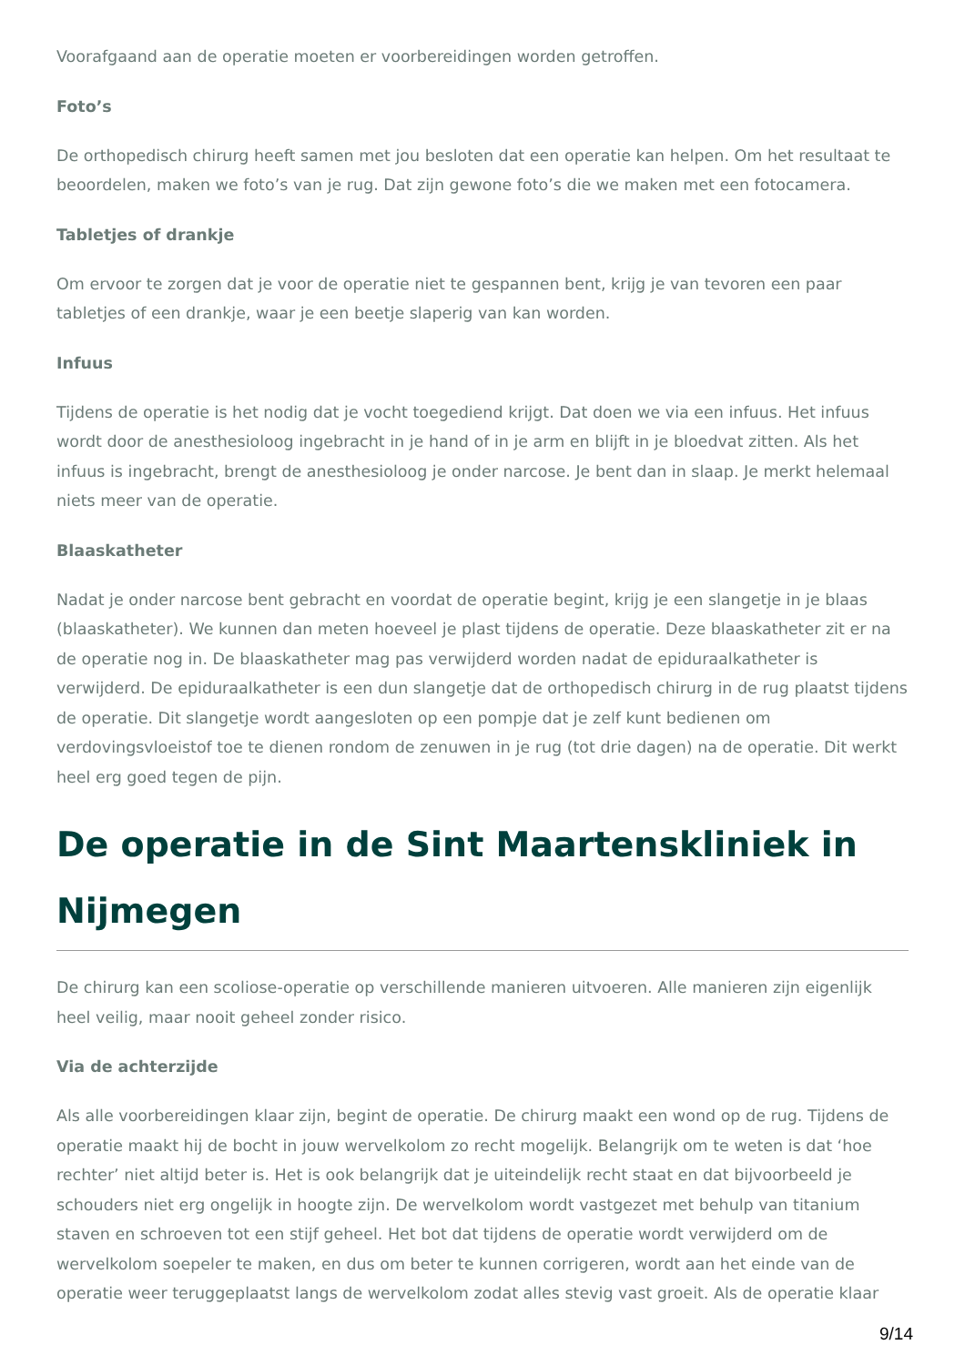Voorafgaand aan de operatie moeten er voorbereidingen worden getroffen.
Foto’s
De orthopedisch chirurg heeft samen met jou besloten dat een operatie kan helpen. Om het resultaat te beoordelen, maken we foto’s van je rug. Dat zijn gewone foto’s die we maken met een fotocamera.
Tabletjes of drankje
Om ervoor te zorgen dat je voor de operatie niet te gespannen bent, krijg je van tevoren een paar tabletjes of een drankje, waar je een beetje slaperig van kan worden.
Infuus
Tijdens de operatie is het nodig dat je vocht toegediend krijgt. Dat doen we via een infuus. Het infuus wordt door de anesthesioloog ingebracht in je hand of in je arm en blijft in je bloedvat zitten. Als het infuus is ingebracht, brengt de anesthesioloog je onder narcose. Je bent dan in slaap. Je merkt helemaal niets meer van de operatie.
Blaaskatheter
Nadat je onder narcose bent gebracht en voordat de operatie begint, krijg je een slangetje in je blaas (blaaskatheter). We kunnen dan meten hoeveel je plast tijdens de operatie. Deze blaaskatheter zit er na de operatie nog in. De blaaskatheter mag pas verwijderd worden nadat de epiduraalkatheter is verwijderd. De epiduraalkatheter is een dun slangetje dat de orthopedisch chirurg in de rug plaatst tijdens de operatie. Dit slangetje wordt aangesloten op een pompje dat je zelf kunt bedienen om verdovingsvloeistof toe te dienen rondom de zenuwen in je rug (tot drie dagen) na de operatie. Dit werkt heel erg goed tegen de pijn.
De operatie in de Sint Maartenskliniek in Nijmegen
De chirurg kan een scoliose-operatie op verschillende manieren uitvoeren. Alle manieren zijn eigenlijk heel veilig, maar nooit geheel zonder risico.
Via de achterzijde
Als alle voorbereidingen klaar zijn, begint de operatie. De chirurg maakt een wond op de rug. Tijdens de operatie maakt hij de bocht in jouw wervelkolom zo recht mogelijk. Belangrijk om te weten is dat ‘hoe rechter’ niet altijd beter is. Het is ook belangrijk dat je uiteindelijk recht staat en dat bijvoorbeeld je schouders niet erg ongelijk in hoogte zijn. De wervelkolom wordt vastgezet met behulp van titanium staven en schroeven tot een stijf geheel. Het bot dat tijdens de operatie wordt verwijderd om de wervelkolom soepeler te maken, en dus om beter te kunnen corrigeren, wordt aan het einde van de operatie weer teruggeplaatst langs de wervelkolom zodat alles stevig vast groeit. Als de operatie klaar
9/14